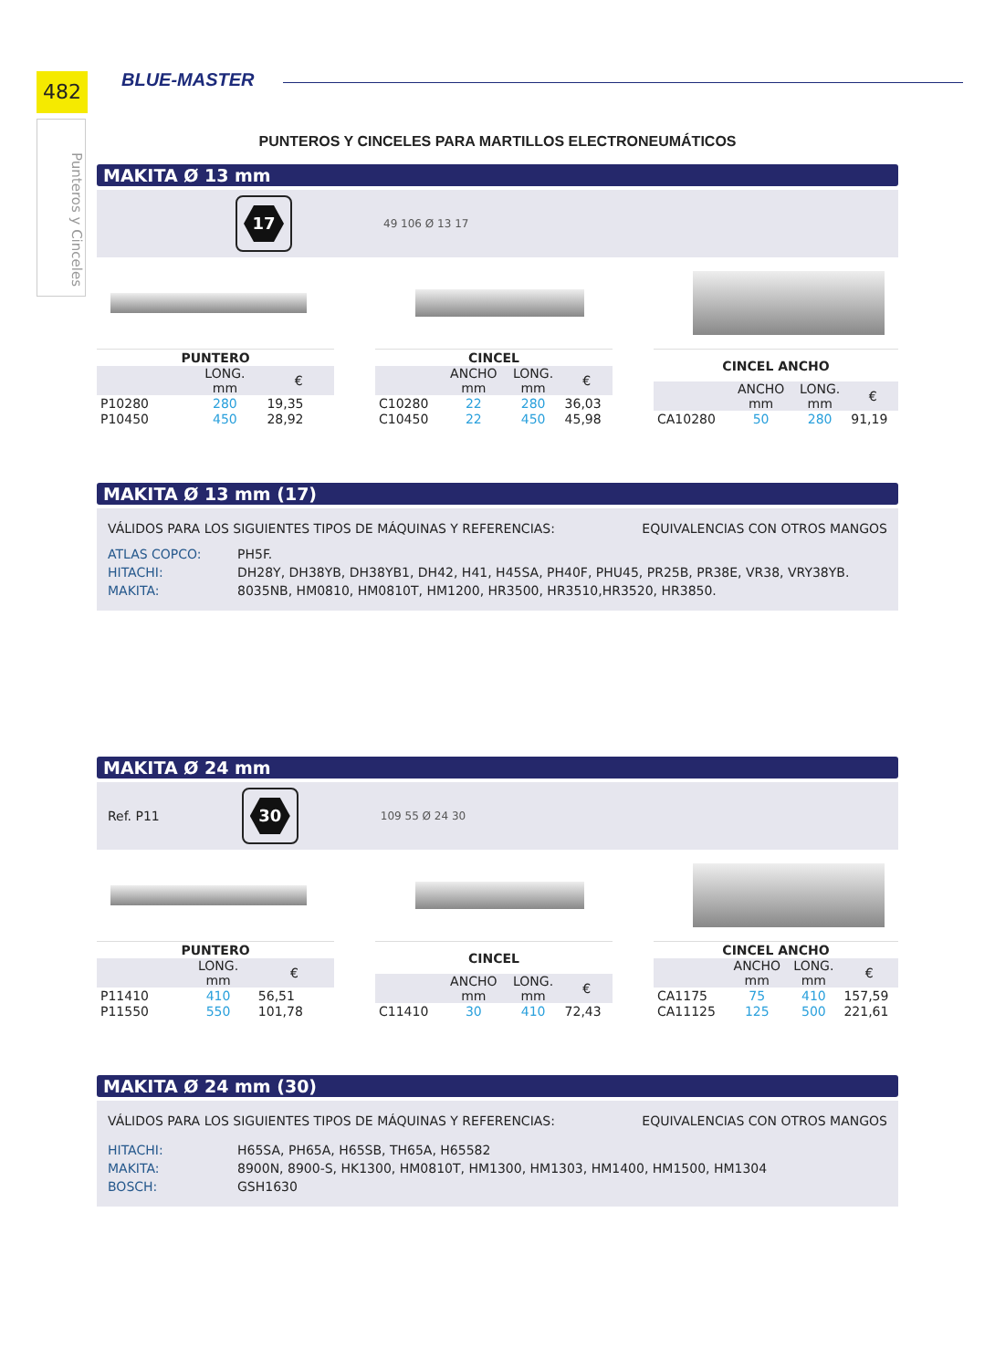482
Punteros y Cinceles
BLUE-MASTER
PUNTEROS Y CINCELES PARA MARTILLOS ELECTRONEUMÁTICOS
MAKITA Ø 13 mm
17
49 106 Ø 13 17
| PUNTERO | | |
| --- | --- | --- |
| | LONG. mm | € |
| P10280 | 280 | 19,35 |
| P10450 | 450 | 28,92 |
| CINCEL | | | |
| --- | --- | --- | --- |
| | ANCHO mm | LONG. mm | € |
| C10280 | 22 | 280 | 36,03 |
| C10450 | 22 | 450 | 45,98 |
| CINCEL ANCHO | | | |
| --- | --- | --- | --- |
| | ANCHO mm | LONG. mm | € |
| CA10280 | 50 | 280 | 91,19 |
MAKITA Ø 13 mm (17)
VÁLIDOS PARA LOS SIGUIENTES TIPOS DE MÁQUINAS Y REFERENCIAS: EQUIVALENCIAS CON OTROS MANGOS
ATLAS COPCO: PH5F.
HITACHI: DH28Y, DH38YB, DH38YB1, DH42, H41, H45SA, PH40F, PHU45, PR25B, PR38E, VR38, VRY38YB.
MAKITA: 8035NB, HM0810, HM0810T, HM1200, HR3500, HR3510,HR3520, HR3850.
MAKITA Ø 24 mm
Ref. P11
30
109 55 Ø 24 30
| PUNTERO | | |
| --- | --- | --- |
| | LONG. mm | € |
| P11410 | 410 | 56,51 |
| P11550 | 550 | 101,78 |
| CINCEL | | | |
| --- | --- | --- | --- |
| | ANCHO mm | LONG. mm | € |
| C11410 | 30 | 410 | 72,43 |
| CINCEL ANCHO | | | |
| --- | --- | --- | --- |
| | ANCHO mm | LONG. mm | € |
| CA1175 | 75 | 410 | 157,59 |
| CA11125 | 125 | 500 | 221,61 |
MAKITA Ø 24 mm (30)
VÁLIDOS PARA LOS SIGUIENTES TIPOS DE MÁQUINAS Y REFERENCIAS: EQUIVALENCIAS CON OTROS MANGOS
HITACHI: H65SA, PH65A, H65SB, TH65A, H65582
MAKITA: 8900N, 8900-S, HK1300, HM0810T, HM1300, HM1303, HM1400, HM1500, HM1304
BOSCH: GSH1630